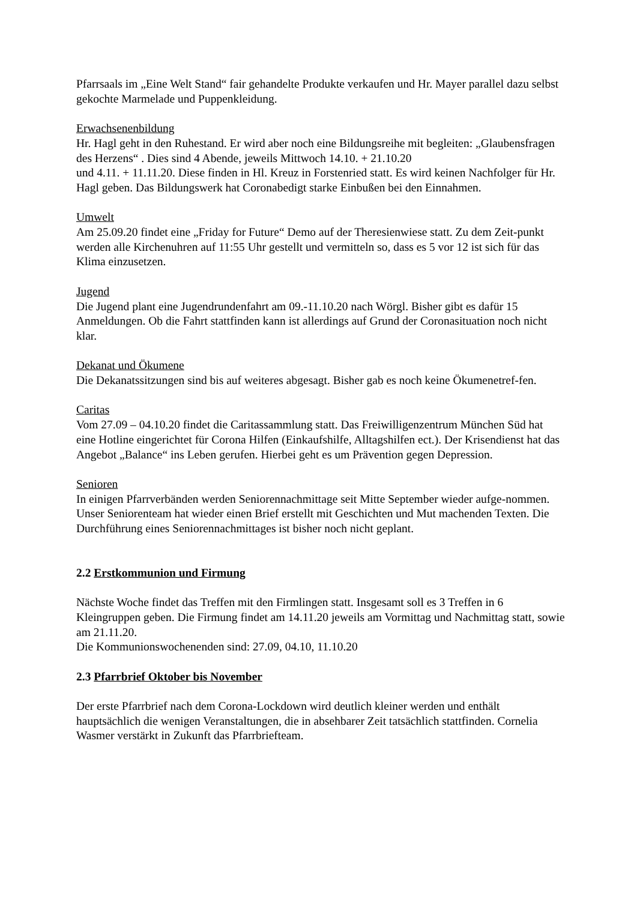Pfarrsaals im „Eine Welt Stand“ fair gehandelte Produkte verkaufen und Hr. Mayer parallel dazu selbst gekochte Marmelade und Puppenkleidung.
Erwachsenenbildung
Hr. Hagl geht in den Ruhestand. Er wird aber noch eine Bildungsreihe mit begleiten: „Glaubensfragen des Herzens“ . Dies sind 4 Abende, jeweils Mittwoch 14.10. + 21.10.20
und 4.11. + 11.11.20. Diese finden in Hl. Kreuz in Forstenried statt. Es wird keinen Nachfolger für Hr. Hagl geben. Das Bildungswerk hat Coronabedigt starke Einbußen bei den Einnahmen.
Umwelt
Am 25.09.20 findet eine „Friday for Future“ Demo auf der Theresienwiese statt. Zu dem Zeit-punkt werden alle Kirchenuhren auf 11:55 Uhr gestellt und vermitteln so, dass es 5 vor 12 ist sich für das Klima einzusetzen.
Jugend
Die Jugend plant eine Jugendrundenfahrt am 09.-11.10.20 nach Wörgl. Bisher gibt es dafür 15 Anmeldungen. Ob die Fahrt stattfinden kann ist allerdings auf Grund der Coronasituation noch nicht klar.
Dekanat und Ökumene
Die Dekanatssitzungen sind bis auf weiteres abgesagt. Bisher gab es noch keine Ökumenetref-fen.
Caritas
Vom 27.09 – 04.10.20 findet die Caritassammlung statt. Das Freiwilligenzentrum München Süd hat eine Hotline eingerichtet für Corona Hilfen (Einkaufshilfe, Alltagshilfen ect.). Der Krisendienst hat das Angebot „Balance“ ins Leben gerufen. Hierbei geht es um Prävention gegen Depression.
Senioren
In einigen Pfarrverbänden werden Seniorennachmittage seit Mitte September wieder aufge-nommen. Unser Seniorenteam hat wieder einen Brief erstellt mit Geschichten und Mut machenden Texten. Die Durchführung eines Seniorennachmittages ist bisher noch nicht geplant.
2.2 Erstkommunion und Firmung
Nächste Woche findet das Treffen mit den Firmlingen statt. Insgesamt soll es 3 Treffen in 6 Kleingruppen geben. Die Firmung findet am 14.11.20 jeweils am Vormittag und Nachmittag statt, sowie am 21.11.20.
Die Kommunionswochenenden sind: 27.09, 04.10, 11.10.20
2.3 Pfarrbrief Oktober bis November
Der erste Pfarrbrief nach dem Corona-Lockdown wird deutlich kleiner werden und enthält hauptsächlich die wenigen Veranstaltungen, die in absehbarer Zeit tatsächlich stattfinden. Cornelia Wasmer verstärkt in Zukunft das Pfarrbriefteam.